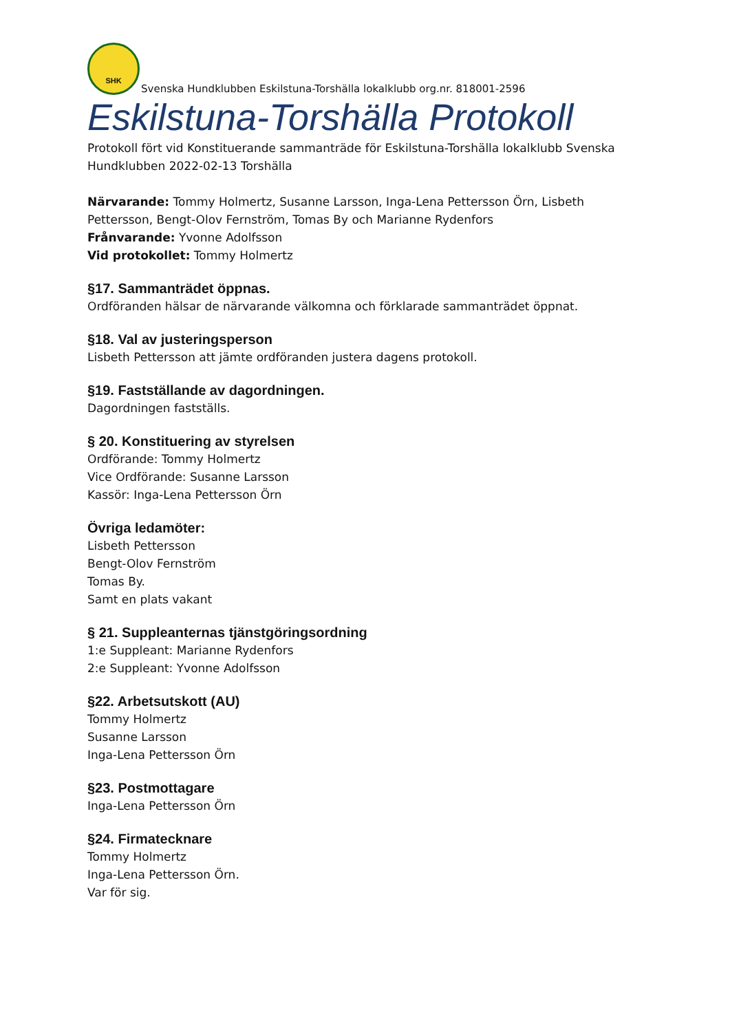SHK
Svenska Hundklubben Eskilstuna-Torshälla lokalklubb org.nr. 818001-2596
Eskilstuna-Torshälla Protokoll
Protokoll fört vid Konstituerande sammanträde för Eskilstuna-Torshälla lokalklubb Svenska Hundklubben 2022-02-13 Torshälla
Närvarande: Tommy Holmertz, Susanne Larsson, Inga-Lena Pettersson Örn, Lisbeth Pettersson, Bengt-Olov Fernström, Tomas By och Marianne Rydenfors
Frånvarande: Yvonne Adolfsson
Vid protokollet: Tommy Holmertz
§17. Sammanträdet öppnas.
Ordföranden hälsar de närvarande välkomna och förklarade sammanträdet öppnat.
§18. Val av justeringsperson
Lisbeth Pettersson att jämte ordföranden justera dagens protokoll.
§19. Fastställande av dagordningen.
Dagordningen fastställs.
§ 20. Konstituering av styrelsen
Ordförande: Tommy Holmertz
Vice Ordförande: Susanne Larsson
Kassör: Inga-Lena Pettersson Örn
Övriga ledamöter:
Lisbeth Pettersson
Bengt-Olov Fernström
Tomas By.
Samt en plats vakant
§ 21. Suppleanternas tjänstgöringsordning
1:e Suppleant: Marianne Rydenfors
2:e Suppleant: Yvonne Adolfsson
§22. Arbetsutskott (AU)
Tommy Holmertz
Susanne Larsson
Inga-Lena Pettersson Örn
§23. Postmottagare
Inga-Lena Pettersson Örn
§24. Firmatecknare
Tommy Holmertz
Inga-Lena Pettersson Örn.
Var för sig.